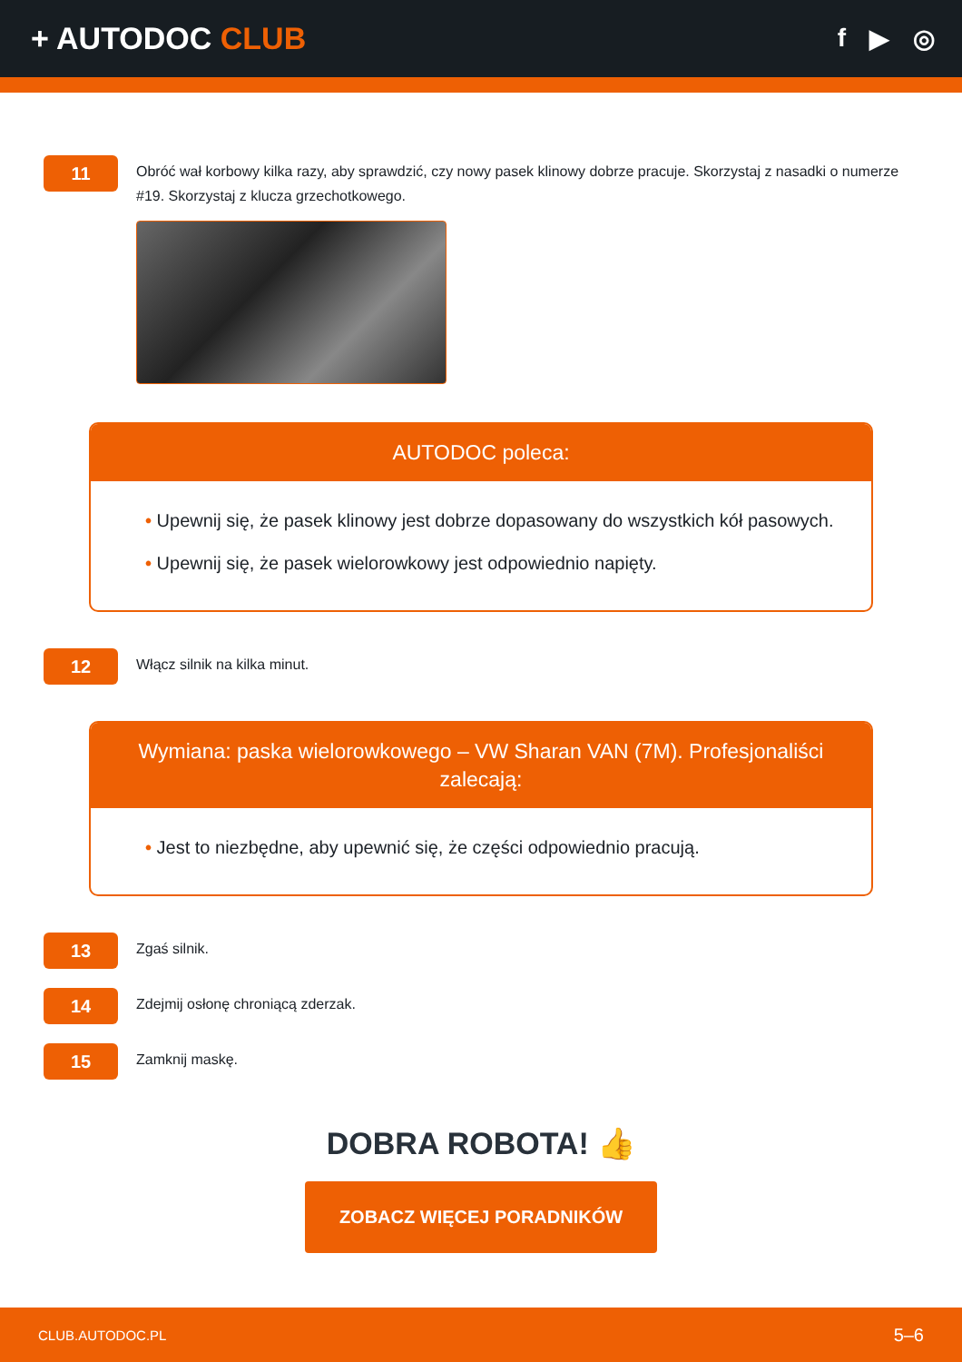+ AUTODOC CLUB
f ▶ ◎
11
Obróć wał korbowy kilka razy, aby sprawdzić, czy nowy pasek klinowy dobrze pracuje. Skorzystaj z nasadki o numerze #19. Skorzystaj z klucza grzechotkowego.
AUTODOC poleca:
• Upewnij się, że pasek klinowy jest dobrze dopasowany do wszystkich kół pasowych.
• Upewnij się, że pasek wielorowkowy jest odpowiednio napięty.
12
Włącz silnik na kilka minut.
Wymiana: paska wielorowkowego – VW Sharan VAN (7M). Profesjonaliści zalecają:
• Jest to niezbędne, aby upewnić się, że części odpowiednio pracują.
13
Zgaś silnik.
14
Zdejmij osłonę chroniącą zderzak.
15
Zamknij maskę.
DOBRA ROBOTA! 👍
ZOBACZ WIĘCEJ PORADNIKÓW
CLUB.AUTODOC.PL 5–6